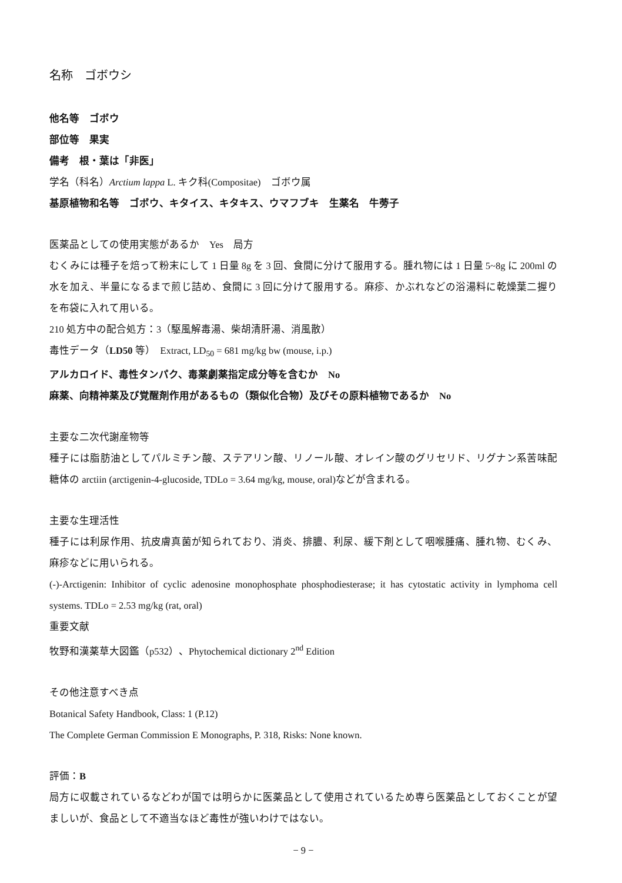名称　ゴボウシ
他名等　ゴボウ
部位等　果実
備考　根・葉は「非医」
学名（科名）Arctium lappa L. キク科(Compositae)　ゴボウ属
基原植物和名等　ゴボウ、キタイス、キタキス、ウマフブキ　生薬名　牛蒡子
医薬品としての使用実態があるか　Yes　局方
むくみには種子を焙って粉末にして 1 日量 8g を 3 回、食間に分けて服用する。腫れ物には 1 日量 5~8g に 200ml の水を加え、半量になるまで煎じ詰め、食間に 3 回に分けて服用する。麻疹、かぶれなどの浴湯料に乾燥葉二握りを布袋に入れて用いる。
210 処方中の配合処方：3（駆風解毒湯、柴胡清肝湯、消風散）
毒性データ（LD50 等）　Extract, LD<sub>50</sub> = 681 mg/kg bw (mouse, i.p.)
アルカロイド、毒性タンパク、毒薬劇薬指定成分等を含むか　No
麻薬、向精神薬及び覚醒剤作用があるもの（類似化合物）及びその原料植物であるか　No
主要な二次代謝産物等
種子には脂肪油としてパルミチン酸、ステアリン酸、リノール酸、オレイン酸のグリセリド、リグナン系苦味配糖体の arctiin (arctigenin-4-glucoside, TDLo = 3.64 mg/kg, mouse, oral)などが含まれる。
主要な生理活性
種子には利尿作用、抗皮膚真菌が知られており、消炎、排膿、利尿、緩下剤として咽喉腫痛、腫れ物、むくみ、麻疹などに用いられる。
(-)-Arctigenin: Inhibitor of cyclic adenosine monophosphate phosphodiesterase; it has cytostatic activity in lymphoma cell systems. TDLo = 2.53 mg/kg (rat, oral)
重要文献
牧野和漢薬草大図鑑（p532）、Phytochemical dictionary 2<sup>nd</sup> Edition
その他注意すべき点
Botanical Safety Handbook, Class: 1 (P.12)
The Complete German Commission E Monographs, P. 318, Risks: None known.
評価：B
局方に収載されているなどわが国では明らかに医薬品として使用されているため専ら医薬品としておくことが望ましいが、食品として不適当なほど毒性が強いわけではない。
− 9 −